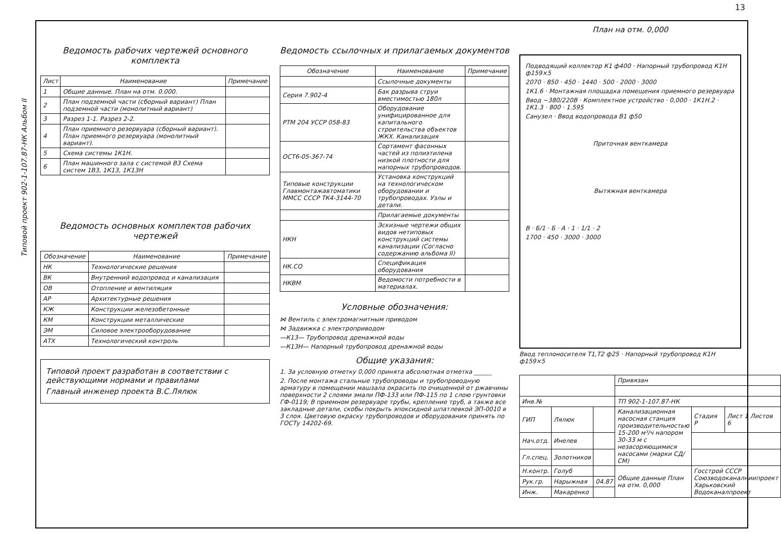13
Типовой проект 902-1-107.87-НК Альбом II
Ведомость рабочих чертежей основного комплекта
| Лист | Наименование | Примечание |
| --- | --- | --- |
| 1 | Общие данные. План на отм. 0.000. | |
| 2 | План подземной части (сборный вариант) План подземной части (монолитный вариант) | |
| 3 | Разрез 1-1. Разрез 2-2. | |
| 4 | План приемного резервуара (сборный вариант). План приемного резервуара (монолитный вариант). | |
| 5 | Схема системы 1К1Н. | |
| 6 | План машинного зала с системой В3 Схема систем 1В3, 1К13, 1К13Н | |
Ведомость основных комплектов рабочих чертежей
| Обозначение | Наименование | Примечание |
| --- | --- | --- |
| НК | Технологические решения | |
| ВК | Внутренний водопровод и канализация | |
| ОВ | Отопление и вентиляция | |
| АР | Архитектурные решения | |
| КЖ | Конструкции железобетонные | |
| КМ | Конструкции металлические | |
| ЭМ | Силовое электрооборудование | |
| АТХ | Технологический контроль | |
Типовой проект разработан в соответствии с действующими нормами и правилами
Главный инженер проекта В.С.Лялюк
Ведомость ссылочных и прилагаемых документов
| Обозначение | Наименование | Примечание |
| --- | --- | --- |
| | Ссылочные документы | |
| Серия 7.902-4 | Бак разрыва струи вместимостью 180л | |
| РТМ 204 УССР 058-83 | Оборудование унифицированное для капитального строительства объектов ЖКХ. Канализация | |
| ОСТ6-05-367-74 | Сортамент фасонных частей из полиэтилена низкой плотности для напорных трубопроводов. | |
| Типовые конструкции Главмонтажавтоматики ММСС СССР ТК4-3144-70 | Установка конструкций на технологическом оборудовании и трубопроводах. Узлы и детали. | |
| | Прилагаемые документы | |
| НКН | Эскизные чертежи общих видов нетиповых конструкций системы канализации (Согласно содержанию альбома II) | |
| НК.СО | Спецификация оборудования | |
| НКВМ | Ведомости потребности в материалах. | |
Условные обозначения:
⋈ Вентиль с электромагнитным приводом
⋈ Задвижка с электроприводом
—К13— Трубопровод дренажной воды
—К13Н— Напорный трубопровод дренажной воды
Общие указания:
1. За условную отметку 0,000 принята абсолютная отметка ______
2. После монтажа стальные трубопроводы и трубопроводную арматуру в помещении машзала окрасить по очищенной от ржавчины поверхности 2 слоями эмали ПФ-133 или ПФ-115 по 1 слою грунтовки ГФ-0119; В приемном резервуаре трубы, крепление труб, а также все закладные детали, скобы покрыть эпоксидной шпатлевкой ЭП-0010 в 3 слоя. Цветовую окраску трубопроводов и оборудования принять по ГОСТу 14202-69.
План на отм. 0,000
Подводящий коллектор К1 ф400 · Напорный трубопровод К1Н ф159×5
2070 · 850 · 450 · 1440 · 500 · 2000 · 3000
1К1.6 · Монтажная площадка помещения приемного резервуара
Ввод ~380/220В · Комплектное устройство · 0,000 · 1К1Н.2 · 1К1.3 · 800 · 1.595
Санузел · Ввод водопровода В1 ф50
Приточная венткамера
Вытяжная венткамера
В · Б/1 · Б · А · 1 · 1/1 · 2
1700 · 450 · 3000 · 3000
Ввод теплоносителя Т1,Т2 ф25 · Напорный трубопровод К1Н ф159×5
| | | | Привязан | | |
| Инв.№ | | | ТП 902-1-107.87-НК | | |
| ГИП | Лялюк | | Канализационная насосная станция производительностью 15-200 м³/ч напором 30-33 м с незасоряющимися насосами (марки СД/СМ) | Стадия Р | Лист 1 Листов 6 |
| Нач.отд. | Инелев | | | | |
| Гл.спец. | Золотников | | | | |
| Н.контр. | Голуб | | Общие данные План на отм. 0,000 | Госстрой СССР Союзводоканалниипроект Харьковский Водоканалпроект | |
| Рук.гр. | Нарыжная | 04.87 | | | |
| Инж. | Макаренко | | | | |